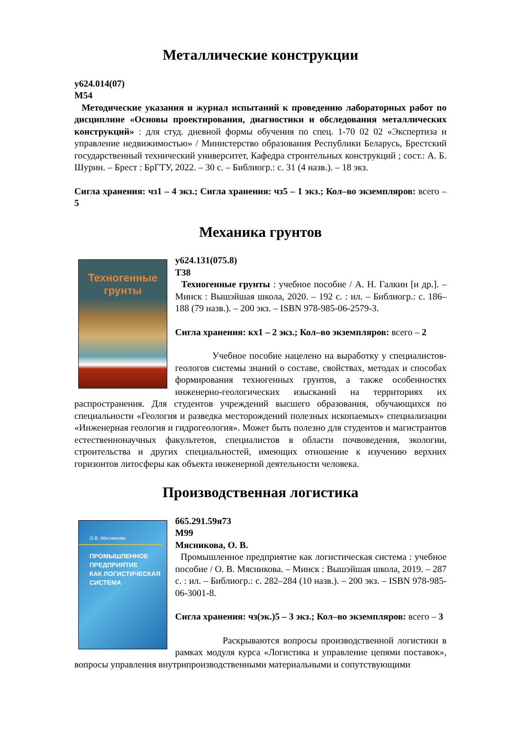Металлические конструкции
у624.014(07)
М54
Методические указания и журнал испытаний к проведению лабораторных работ по дисциплине «Основы проектирования, диагностики и обследования металлических конструкций» : для студ. дневной формы обучения по спец. 1-70 02 02 «Экспертиза и управление недвижимостью» / Министерство образования Республики Беларусь, Брестский государственный технический университет, Кафедра строительных конструкций ; сост.: А. Б. Шурин. – Брест : БрГТУ, 2022. – 30 с. – Библиогр.: с. 31 (4 назв.). – 18 экз.
Сигла хранения: чз1 – 4 экз.; Сигла хранения: чз5 – 1 экз.; Кол–во экземпляров: всего – 5
Механика грунтов
Техногенные
грунты
у624.131(075.8)
Т38
Техногенные грунты : учебное пособие / А. Н. Галкин [и др.]. – Минск : Вышэйшая школа, 2020. – 192 с. : ил. – Библиогр.: с. 186–188 (79 назв.). – 200 экз. – ISBN 978-985-06-2579-3.
Сигла хранения: кх1 – 2 экз.; Кол–во экземпляров: всего – 2
Учебное пособие нацелено на выработку у специалистов-геологов системы знаний о составе, свойствах, методах и способах формирования техногенных грунтов, а также особенностях инженерно-геологических изысканий на территориях их распространения. Для студентов учреждений высшего образования, обучающихся по специальности «Геология и разведка месторождений полезных ископаемых» специализации «Инженерная геология и гидрогеология». Может быть полезно для студентов и магистрантов естественнонаучных факультетов, специалистов в области почвоведения, экологии, строительства и других специальностей, имеющих отношение к изучению верхних горизонтов литосферы как объекта инженерной деятельности человека.
Производственная логистика
О.В. Мясникова
ПРОМЫШЛЕННОЕ
ПРЕДПРИЯТИЕ
КАК ЛОГИСТИЧЕСКАЯ
СИСТЕМА
б65.291.59я73
М99
Мясникова, О. В.
Промышленное предприятие как логистическая система : учебное пособие / О. В. Мясникова. – Минск : Вышэйшая школа, 2019. – 287 с. : ил. – Библиогр.: с. 282–284 (10 назв.). – 200 экз. – ISBN 978-985-06-3001-8.
Сигла хранения: чз(эк.)5 – 3 экз.; Кол–во экземпляров: всего – 3
Раскрываются вопросы производственной логистики в рамках модуля курса «Логистика и управление цепями поставок», вопросы управления внутрипроизводственными материальными и сопутствующими